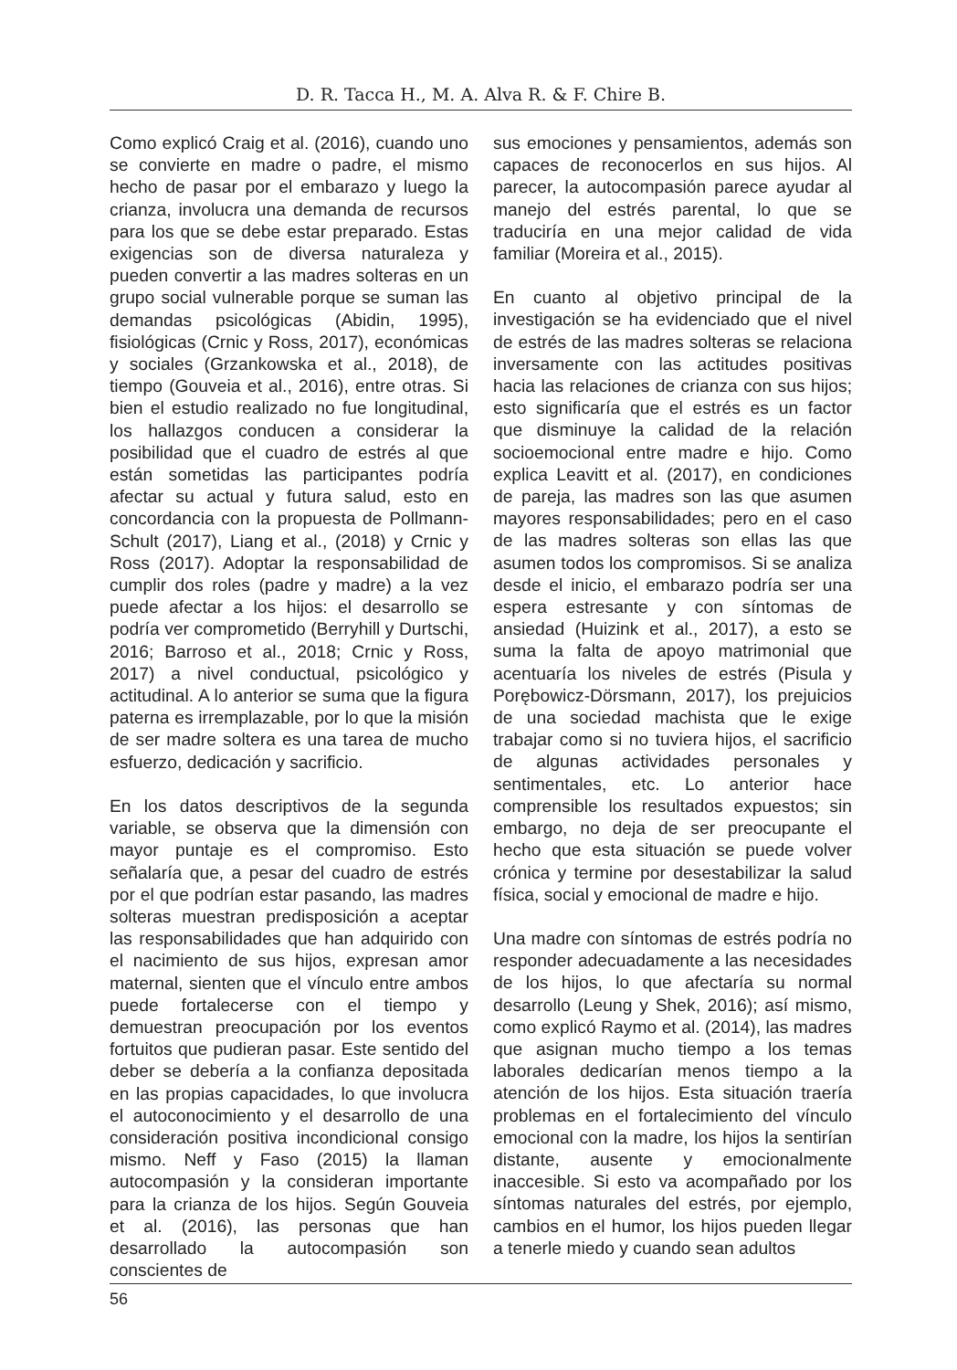D. R. Tacca H., M. A. Alva R. & F. Chire B.
Como explicó Craig et al. (2016), cuando uno se convierte en madre o padre, el mismo hecho de pasar por el embarazo y luego la crianza, involucra una demanda de recursos para los que se debe estar preparado. Estas exigencias son de diversa naturaleza y pueden convertir a las madres solteras en un grupo social vulnerable porque se suman las demandas psicológicas (Abidin, 1995), fisiológicas (Crnic y Ross, 2017), económicas y sociales (Grzankowska et al., 2018), de tiempo (Gouveia et al., 2016), entre otras. Si bien el estudio realizado no fue longitudinal, los hallazgos conducen a considerar la posibilidad que el cuadro de estrés al que están sometidas las participantes podría afectar su actual y futura salud, esto en concordancia con la propuesta de Pollmann-Schult (2017), Liang et al., (2018) y Crnic y Ross (2017). Adoptar la responsabilidad de cumplir dos roles (padre y madre) a la vez puede afectar a los hijos: el desarrollo se podría ver comprometido (Berryhill y Durtschi, 2016; Barroso et al., 2018; Crnic y Ross, 2017) a nivel conductual, psicológico y actitudinal. A lo anterior se suma que la figura paterna es irremplazable, por lo que la misión de ser madre soltera es una tarea de mucho esfuerzo, dedicación y sacrificio.
En los datos descriptivos de la segunda variable, se observa que la dimensión con mayor puntaje es el compromiso. Esto señalaría que, a pesar del cuadro de estrés por el que podrían estar pasando, las madres solteras muestran predisposición a aceptar las responsabilidades que han adquirido con el nacimiento de sus hijos, expresan amor maternal, sienten que el vínculo entre ambos puede fortalecerse con el tiempo y demuestran preocupación por los eventos fortuitos que pudieran pasar. Este sentido del deber se debería a la confianza depositada en las propias capacidades, lo que involucra el autoconocimiento y el desarrollo de una consideración positiva incondicional consigo mismo. Neff y Faso (2015) la llaman autocompasión y la consideran importante para la crianza de los hijos. Según Gouveia et al. (2016), las personas que han desarrollado la autocompasión son conscientes de
sus emociones y pensamientos, además son capaces de reconocerlos en sus hijos. Al parecer, la autocompasión parece ayudar al manejo del estrés parental, lo que se traduciría en una mejor calidad de vida familiar (Moreira et al., 2015).
En cuanto al objetivo principal de la investigación se ha evidenciado que el nivel de estrés de las madres solteras se relaciona inversamente con las actitudes positivas hacia las relaciones de crianza con sus hijos; esto significaría que el estrés es un factor que disminuye la calidad de la relación socioemocional entre madre e hijo. Como explica Leavitt et al. (2017), en condiciones de pareja, las madres son las que asumen mayores responsabilidades; pero en el caso de las madres solteras son ellas las que asumen todos los compromisos. Si se analiza desde el inicio, el embarazo podría ser una espera estresante y con síntomas de ansiedad (Huizink et al., 2017), a esto se suma la falta de apoyo matrimonial que acentuaría los niveles de estrés (Pisula y Porębowicz-Dörsmann, 2017), los prejuicios de una sociedad machista que le exige trabajar como si no tuviera hijos, el sacrificio de algunas actividades personales y sentimentales, etc. Lo anterior hace comprensible los resultados expuestos; sin embargo, no deja de ser preocupante el hecho que esta situación se puede volver crónica y termine por desestabilizar la salud física, social y emocional de madre e hijo.
Una madre con síntomas de estrés podría no responder adecuadamente a las necesidades de los hijos, lo que afectaría su normal desarrollo (Leung y Shek, 2016); así mismo, como explicó Raymo et al. (2014), las madres que asignan mucho tiempo a los temas laborales dedicarían menos tiempo a la atención de los hijos. Esta situación traería problemas en el fortalecimiento del vínculo emocional con la madre, los hijos la sentirían distante, ausente y emocionalmente inaccesible. Si esto va acompañado por los síntomas naturales del estrés, por ejemplo, cambios en el humor, los hijos pueden llegar a tenerle miedo y cuando sean adultos
56